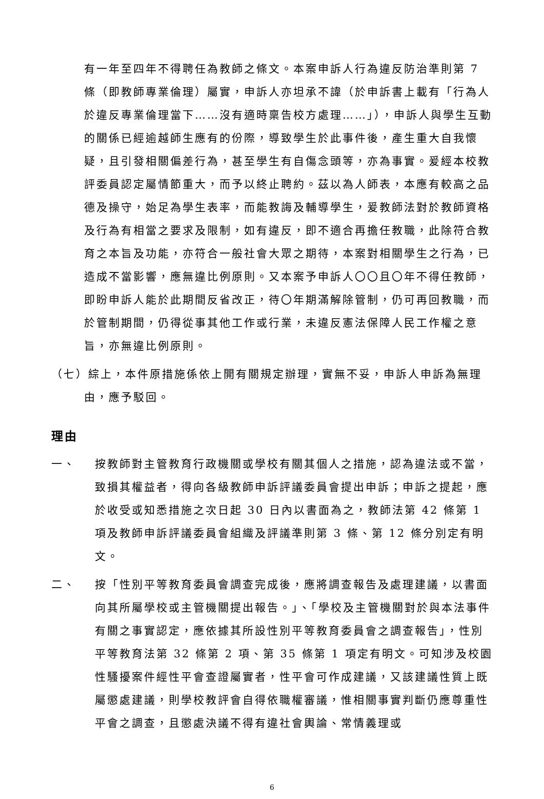有一年至四年不得聘任為教師之條文。本案申訴人行為違反防治準則第 7 條（即教師專業倫理）屬實，申訴人亦坦承不諱（於申訴書上載有「行為人於違反專業倫理當下……沒有適時稟告校方處理……」），申訴人與學生互動的關係已經逾越師生應有的份際，導致學生於此事件後，產生重大自我懷疑，且引發相關偏差行為，甚至學生有自傷念頭等，亦為事實。爰經本校教評委員認定屬情節重大，而予以終止聘約。茲以為人師表，本應有較高之品德及操守，始足為學生表率，而能教誨及輔導學生，爰教師法對於教師資格及行為有相當之要求及限制，如有違反，即不適合再擔任教職，此除符合教育之本旨及功能，亦符合一般社會大眾之期待，本案對相關學生之行為，已造成不當影響，應無違比例原則。又本案予申訴人〇〇且〇年不得任教師，即盼申訴人能於此期間反省改正，待〇年期滿解除管制，仍可再回教職，而於管制期間，仍得從事其他工作或行業，未違反憲法保障人民工作權之意旨，亦無違比例原則。
（七）綜上，本件原措施係依上開有關規定辦理，實無不妥，申訴人申訴為無理由，應予駁回。
理由
一、 按教師對主管教育行政機關或學校有關其個人之措施，認為違法或不當，致損其權益者，得向各級教師申訴評議委員會提出申訴；申訴之提起，應於收受或知悉措施之次日起 30 日內以書面為之，教師法第 42 條第 1 項及教師申訴評議委員會組織及評議準則第 3 條、第 12 條分別定有明文。
二、 按「性別平等教育委員會調查完成後，應將調查報告及處理建議，以書面向其所屬學校或主管機關提出報告。」、「學校及主管機關對於與本法事件有關之事實認定，應依據其所設性別平等教育委員會之調查報告」，性別平等教育法第 32 條第 2 項、第 35 條第 1 項定有明文。可知涉及校園性騷擾案件經性平會查證屬實者，性平會可作成建議，又該建議性質上既屬懲處建議，則學校教評會自得依職權審議，惟相關事實判斷仍應尊重性平會之調查，且懲處決議不得有違社會輿論、常情義理或
6